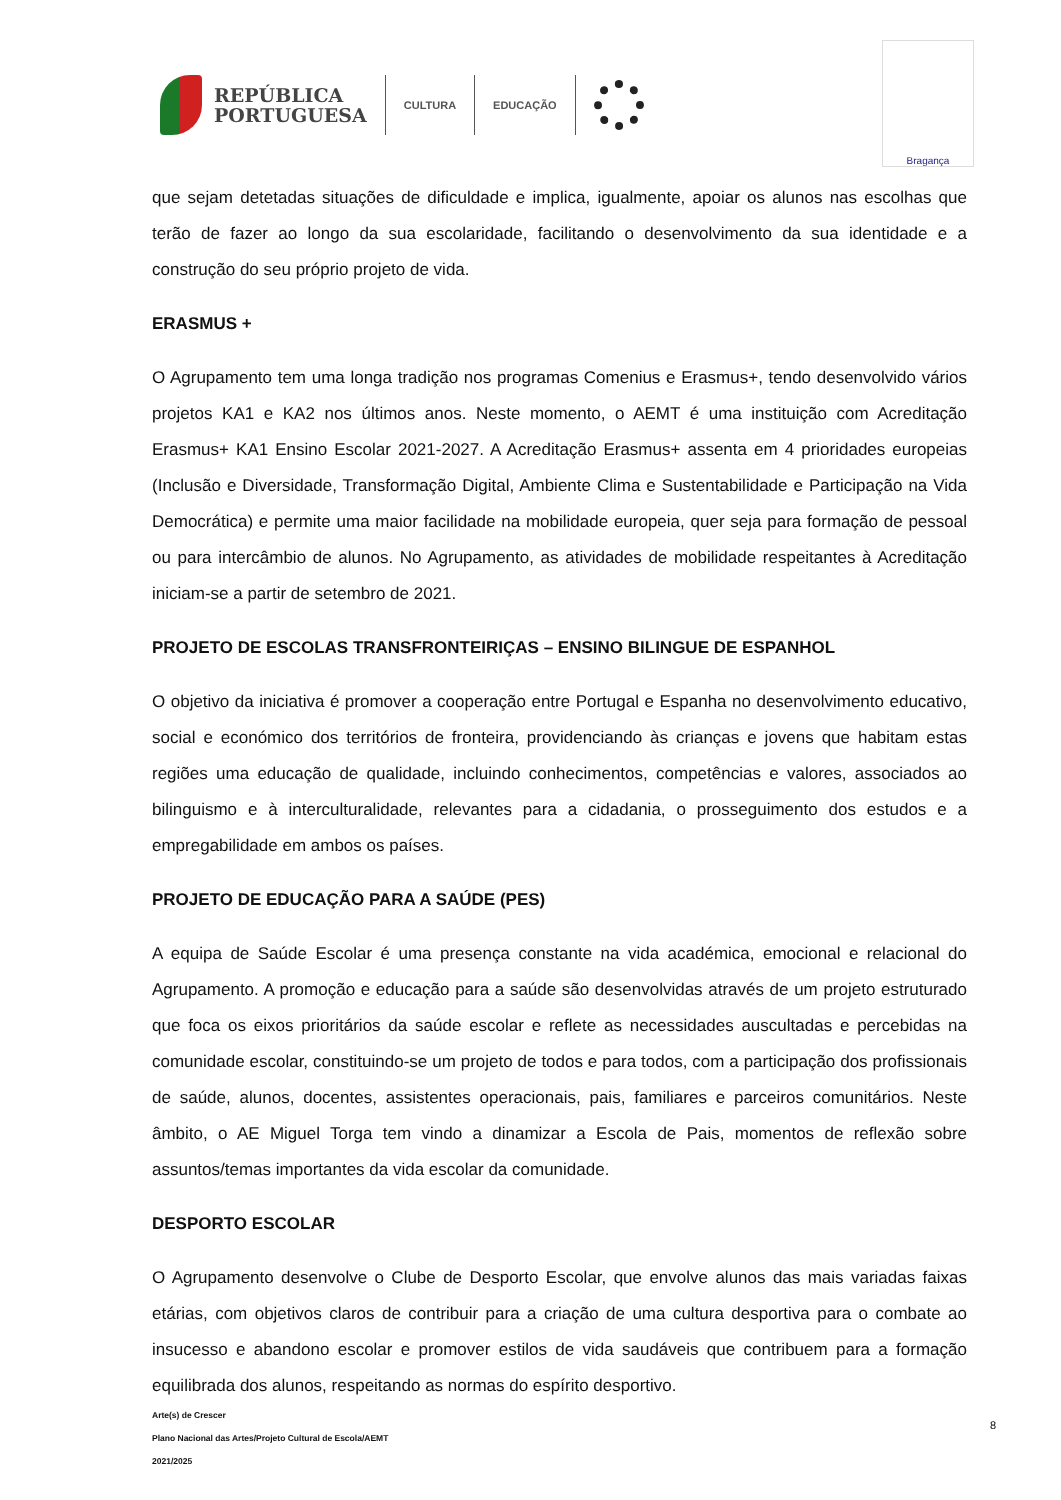REPÚBLICA
PORTUGUESA
CULTURA EDUCAÇÃO
Bragança
que sejam detetadas situações de dificuldade e implica, igualmente, apoiar os alunos nas escolhas que terão de fazer ao longo da sua escolaridade, facilitando o desenvolvimento da sua identidade e a construção do seu próprio projeto de vida.
ERASMUS +
O Agrupamento tem uma longa tradição nos programas Comenius e Erasmus+, tendo desenvolvido vários projetos KA1 e KA2 nos últimos anos. Neste momento, o AEMT é uma instituição com Acreditação Erasmus+ KA1 Ensino Escolar 2021-2027. A Acreditação Erasmus+ assenta em 4 prioridades europeias (Inclusão e Diversidade, Transformação Digital, Ambiente Clima e Sustentabilidade e Participação na Vida Democrática) e permite uma maior facilidade na mobilidade europeia, quer seja para formação de pessoal ou para intercâmbio de alunos. No Agrupamento, as atividades de mobilidade respeitantes à Acreditação iniciam-se a partir de setembro de 2021.
PROJETO DE ESCOLAS TRANSFRONTEIRIÇAS – ENSINO BILINGUE DE ESPANHOL
O objetivo da iniciativa é promover a cooperação entre Portugal e Espanha no desenvolvimento educativo, social e económico dos territórios de fronteira, providenciando às crianças e jovens que habitam estas regiões uma educação de qualidade, incluindo conhecimentos, competências e valores, associados ao bilinguismo e à interculturalidade, relevantes para a cidadania, o prosseguimento dos estudos e a empregabilidade em ambos os países.
PROJETO DE EDUCAÇÃO PARA A SAÚDE (PES)
A equipa de Saúde Escolar é uma presença constante na vida académica, emocional e relacional do Agrupamento. A promoção e educação para a saúde são desenvolvidas através de um projeto estruturado que foca os eixos prioritários da saúde escolar e reflete as necessidades auscultadas e percebidas na comunidade escolar, constituindo-se um projeto de todos e para todos, com a participação dos profissionais de saúde, alunos, docentes, assistentes operacionais, pais, familiares e parceiros comunitários. Neste âmbito, o AE Miguel Torga tem vindo a dinamizar a Escola de Pais, momentos de reflexão sobre assuntos/temas importantes da vida escolar da comunidade.
DESPORTO ESCOLAR
O Agrupamento desenvolve o Clube de Desporto Escolar, que envolve alunos das mais variadas faixas etárias, com objetivos claros de contribuir para a criação de uma cultura desportiva para o combate ao insucesso e abandono escolar e promover estilos de vida saudáveis que contribuem para a formação equilibrada dos alunos, respeitando as normas do espírito desportivo.
Arte(s) de Crescer
Plano Nacional das Artes/Projeto Cultural de Escola/AEMT
2021/2025
8